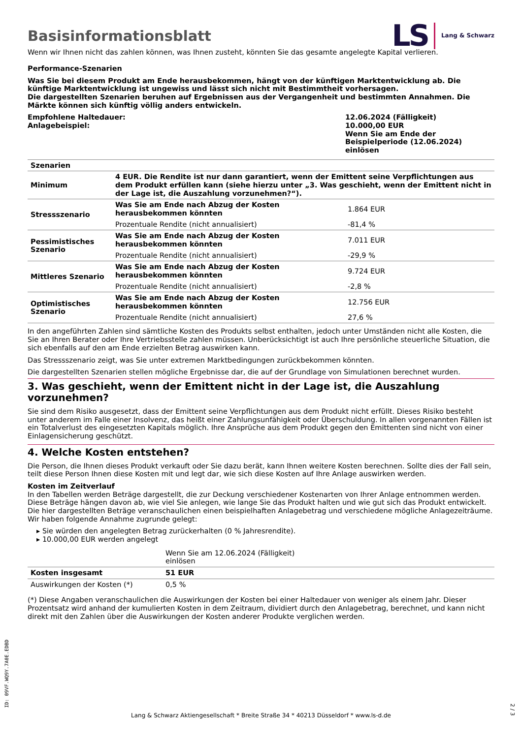LS Lang & Schwarz
Basisinformationsblatt
Wenn wir Ihnen nicht das zahlen können, was Ihnen zusteht, könnten Sie das gesamte angelegte Kapital verlieren.
Performance-Szenarien
Was Sie bei diesem Produkt am Ende herausbekommen, hängt von der künftigen Marktentwicklung ab. Die künftige Marktentwicklung ist ungewiss und lässt sich nicht mit Bestimmtheit vorhersagen.
Die dargestellten Szenarien beruhen auf Ergebnissen aus der Vergangenheit und bestimmten Annahmen. Die Märkte können sich künftig völlig anders entwickeln.
| Empfohlene Haltedauer: Anlagebeispiel: | 12.06.2024 (Fälligkeit) 10.000,00 EUR Wenn Sie am Ende der Beispielperiode (12.06.2024) einlösen |
| Szenarien | | |
| --- | --- | --- |
| Minimum | 4 EUR. Die Rendite ist nur dann garantiert, wenn der Emittent seine Verpflichtungen aus dem Produkt erfüllen kann (siehe hierzu unter „3. Was geschieht, wenn der Emittent nicht in der Lage ist, die Auszahlung vorzunehmen?“). | |
| Stressszenario | Was Sie am Ende nach Abzug der Kosten herausbekommen könnten | 1.864 EUR |
| | Prozentuale Rendite (nicht annualisiert) | -81,4 % |
| Pessimistisches Szenario | Was Sie am Ende nach Abzug der Kosten herausbekommen könnten | 7.011 EUR |
| | Prozentuale Rendite (nicht annualisiert) | -29,9 % |
| Mittleres Szenario | Was Sie am Ende nach Abzug der Kosten herausbekommen könnten | 9.724 EUR |
| | Prozentuale Rendite (nicht annualisiert) | -2,8 % |
| Optimistisches Szenario | Was Sie am Ende nach Abzug der Kosten herausbekommen könnten | 12.756 EUR |
| | Prozentuale Rendite (nicht annualisiert) | 27,6 % |
In den angeführten Zahlen sind sämtliche Kosten des Produkts selbst enthalten, jedoch unter Umständen nicht alle Kosten, die Sie an Ihren Berater oder Ihre Vertriebsstelle zahlen müssen. Unberücksichtigt ist auch Ihre persönliche steuerliche Situation, die sich ebenfalls auf den am Ende erzielten Betrag auswirken kann.
Das Stressszenario zeigt, was Sie unter extremen Marktbedingungen zurückbekommen könnten.
Die dargestellten Szenarien stellen mögliche Ergebnisse dar, die auf der Grundlage von Simulationen berechnet wurden.
3. Was geschieht, wenn der Emittent nicht in der Lage ist, die Auszahlung vorzunehmen?
Sie sind dem Risiko ausgesetzt, dass der Emittent seine Verpflichtungen aus dem Produkt nicht erfüllt. Dieses Risiko besteht unter anderem im Falle einer Insolvenz, das heißt einer Zahlungsunfähigkeit oder Überschuldung. In allen vorgenannten Fällen ist ein Totalverlust des eingesetzten Kapitals möglich. Ihre Ansprüche aus dem Produkt gegen den Emittenten sind nicht von einer Einlagensicherung geschützt.
4. Welche Kosten entstehen?
Die Person, die Ihnen dieses Produkt verkauft oder Sie dazu berät, kann Ihnen weitere Kosten berechnen. Sollte dies der Fall sein, teilt diese Person Ihnen diese Kosten mit und legt dar, wie sich diese Kosten auf Ihre Anlage auswirken werden.
Kosten im Zeitverlauf
In den Tabellen werden Beträge dargestellt, die zur Deckung verschiedener Kostenarten von Ihrer Anlage entnommen werden. Diese Beträge hängen davon ab, wie viel Sie anlegen, wie lange Sie das Produkt halten und wie gut sich das Produkt entwickelt. Die hier dargestellten Beträge veranschaulichen einen beispielhaften Anlagebetrag und verschiedene mögliche Anlagezeiträume.
Wir haben folgende Annahme zugrunde gelegt:
▸ Sie würden den angelegten Betrag zurückerhalten (0 % Jahresrendite).
▸ 10.000,00 EUR werden angelegt
| | Wenn Sie am 12.06.2024 (Fälligkeit) einlösen | |
| --- | --- | --- |
| Kosten insgesamt | 51 EUR | |
| Auswirkungen der Kosten (*) | 0,5 % | |
(*) Diese Angaben veranschaulichen die Auswirkungen der Kosten bei einer Haltedauer von weniger als einem Jahr. Dieser Prozentsatz wird anhand der kumulierten Kosten in dem Zeitraum, dividiert durch den Anlagebetrag, berechnet, und kann nicht direkt mit den Zahlen über die Auswirkungen der Kosten anderer Produkte verglichen werden.
ID: 09VF.WQ9Y.7A0E.EDBD
Lang & Schwarz Aktiengesellschaft * Breite Straße 34 * 40213 Düsseldorf * www.ls-d.de
2 / 3